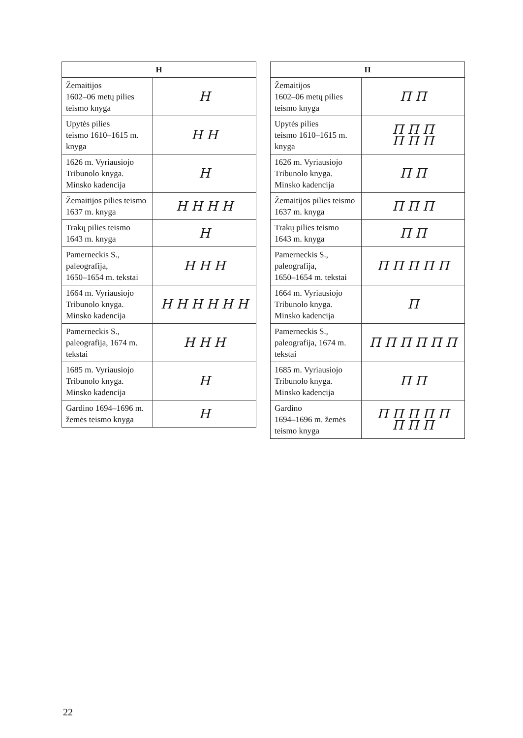| Н | |
| --- | --- |
| Žemaitijos 1602–06 metų pilies teismo knyga | Н |
| Upytės pilies teismo 1610–1615 m. knyga | Н Н |
| 1626 m. Vyriausiojo Tribunolo knyga. Minsko kadencija | Н |
| Žemaitijos pilies teismo 1637 m. knyga | Н Н Н Н |
| Trakų pilies teismo 1643 m. knyga | Н |
| Pamerneckis S., paleografija, 1650–1654 m. tekstai | Н Н Н |
| 1664 m. Vyriausiojo Tribunolo knyga. Minsko kadencija | Н Н Н Н Н Н |
| Pamerneckis S., paleografija, 1674 m. tekstai | Н Н Н |
| 1685 m. Vyriausiojo Tribunolo knyga. Minsko kadencija | Н |
| Gardino 1694–1696 m. žemės teismo knyga | Н |
| П | |
| --- | --- |
| Žemaitijos 1602–06 metų pilies teismo knyga | П П |
| Upytės pilies teismo 1610–1615 m. knyga | П П П П П П |
| 1626 m. Vyriausiojo Tribunolo knyga. Minsko kadencija | П П |
| Žemaitijos pilies teismo 1637 m. knyga | П П П |
| Trakų pilies teismo 1643 m. knyga | П П |
| Pamerneckis S., paleografija, 1650–1654 m. tekstai | П П П П П |
| 1664 m. Vyriausiojo Tribunolo knyga. Minsko kadencija | П |
| Pamerneckis S., paleografija, 1674 m. tekstai | П П П П П П |
| 1685 m. Vyriausiojo Tribunolo knyga. Minsko kadencija | П П |
| Gardino 1694–1696 m. žemės teismo knyga | П П П П П П П П |
22